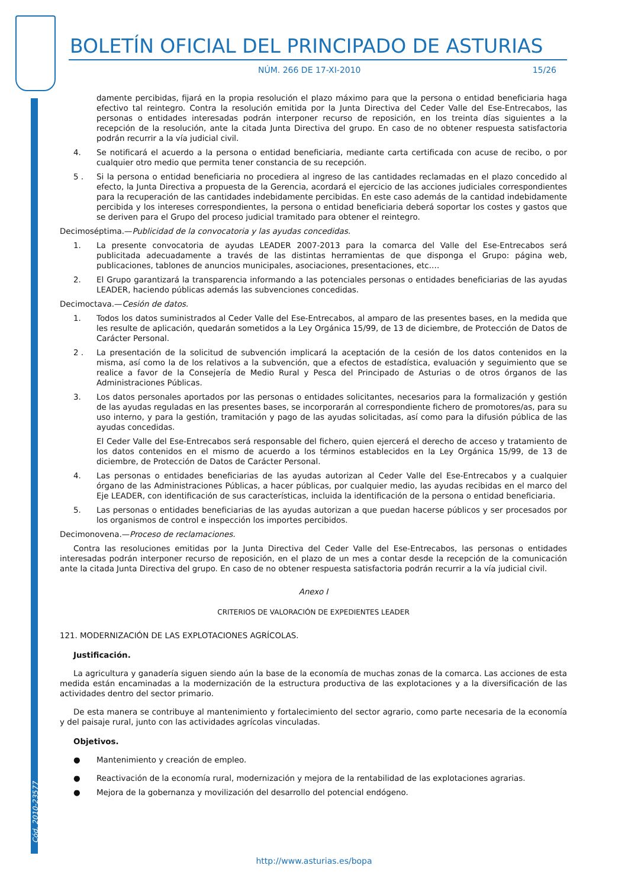Cód. 2010-23577
BOLETÍN OFICIAL DEL PRINCIPADO DE ASTURIAS
NÚM. 266 DE 17-XI-2010 15/26
damente percibidas, fijará en la propia resolución el plazo máximo para que la persona o entidad beneficiaria haga efectivo tal reintegro. Contra la resolución emitida por la Junta Directiva del Ceder Valle del Ese-Entrecabos, las personas o entidades interesadas podrán interponer recurso de reposición, en los treinta días siguientes a la recepción de la resolución, ante la citada Junta Directiva del grupo. En caso de no obtener respuesta satisfactoria podrán recurrir a la vía judicial civil.
4. Se notificará el acuerdo a la persona o entidad beneficiaria, mediante carta certificada con acuse de recibo, o por cualquier otro medio que permita tener constancia de su recepción.
5 . Si la persona o entidad beneficiaria no procediera al ingreso de las cantidades reclamadas en el plazo concedido al efecto, la Junta Directiva a propuesta de la Gerencia, acordará el ejercicio de las acciones judiciales correspondientes para la recuperación de las cantidades indebidamente percibidas. En este caso además de la cantidad indebidamente percibida y los intereses correspondientes, la persona o entidad beneficiaria deberá soportar los costes y gastos que se deriven para el Grupo del proceso judicial tramitado para obtener el reintegro.
Decimoséptima.—Publicidad de la convocatoria y las ayudas concedidas.
1. La presente convocatoria de ayudas LEADER 2007-2013 para la comarca del Valle del Ese-Entrecabos será publicitada adecuadamente a través de las distintas herramientas de que disponga el Grupo: página web, publicaciones, tablones de anuncios municipales, asociaciones, presentaciones, etc….
2. El Grupo garantizará la transparencia informando a las potenciales personas o entidades beneficiarias de las ayudas LEADER, haciendo públicas además las subvenciones concedidas.
Decimoctava.—Cesión de datos.
1. Todos los datos suministrados al Ceder Valle del Ese-Entrecabos, al amparo de las presentes bases, en la medida que les resulte de aplicación, quedarán sometidos a la Ley Orgánica 15/99, de 13 de diciembre, de Protección de Datos de Carácter Personal.
2 . La presentación de la solicitud de subvención implicará la aceptación de la cesión de los datos contenidos en la misma, así como la de los relativos a la subvención, que a efectos de estadística, evaluación y seguimiento que se realice a favor de la Consejería de Medio Rural y Pesca del Principado de Asturias o de otros órganos de las Administraciones Públicas.
3. Los datos personales aportados por las personas o entidades solicitantes, necesarios para la formalización y gestión de las ayudas reguladas en las presentes bases, se incorporarán al correspondiente fichero de promotores/as, para su uso interno, y para la gestión, tramitación y pago de las ayudas solicitadas, así como para la difusión pública de las ayudas concedidas.
El Ceder Valle del Ese-Entrecabos será responsable del fichero, quien ejercerá el derecho de acceso y tratamiento de los datos contenidos en el mismo de acuerdo a los términos establecidos en la Ley Orgánica 15/99, de 13 de diciembre, de Protección de Datos de Carácter Personal.
4. Las personas o entidades beneficiarias de las ayudas autorizan al Ceder Valle del Ese-Entrecabos y a cualquier órgano de las Administraciones Públicas, a hacer públicas, por cualquier medio, las ayudas recibidas en el marco del Eje LEADER, con identificación de sus características, incluida la identificación de la persona o entidad beneficiaria.
5. Las personas o entidades beneficiarias de las ayudas autorizan a que puedan hacerse públicos y ser procesados por los organismos de control e inspección los importes percibidos.
Decimonovena.—Proceso de reclamaciones.
Contra las resoluciones emitidas por la Junta Directiva del Ceder Valle del Ese-Entrecabos, las personas o entidades interesadas podrán interponer recurso de reposición, en el plazo de un mes a contar desde la recepción de la comunicación ante la citada Junta Directiva del grupo. En caso de no obtener respuesta satisfactoria podrán recurrir a la vía judicial civil.
Anexo I
CRITERIOS DE VALORACIÓN DE EXPEDIENTES LEADER
121. MODERNIZACIÓN DE LAS EXPLOTACIONES AGRÍCOLAS.
Justificación.
La agricultura y ganadería siguen siendo aún la base de la economía de muchas zonas de la comarca. Las acciones de esta medida están encaminadas a la modernización de la estructura productiva de las explotaciones y a la diversificación de las actividades dentro del sector primario.
De esta manera se contribuye al mantenimiento y fortalecimiento del sector agrario, como parte necesaria de la economía y del paisaje rural, junto con las actividades agrícolas vinculadas.
Objetivos.
● Mantenimiento y creación de empleo.
● Reactivación de la economía rural, modernización y mejora de la rentabilidad de las explotaciones agrarias.
● Mejora de la gobernanza y movilización del desarrollo del potencial endógeno.
http://www.asturias.es/bopa